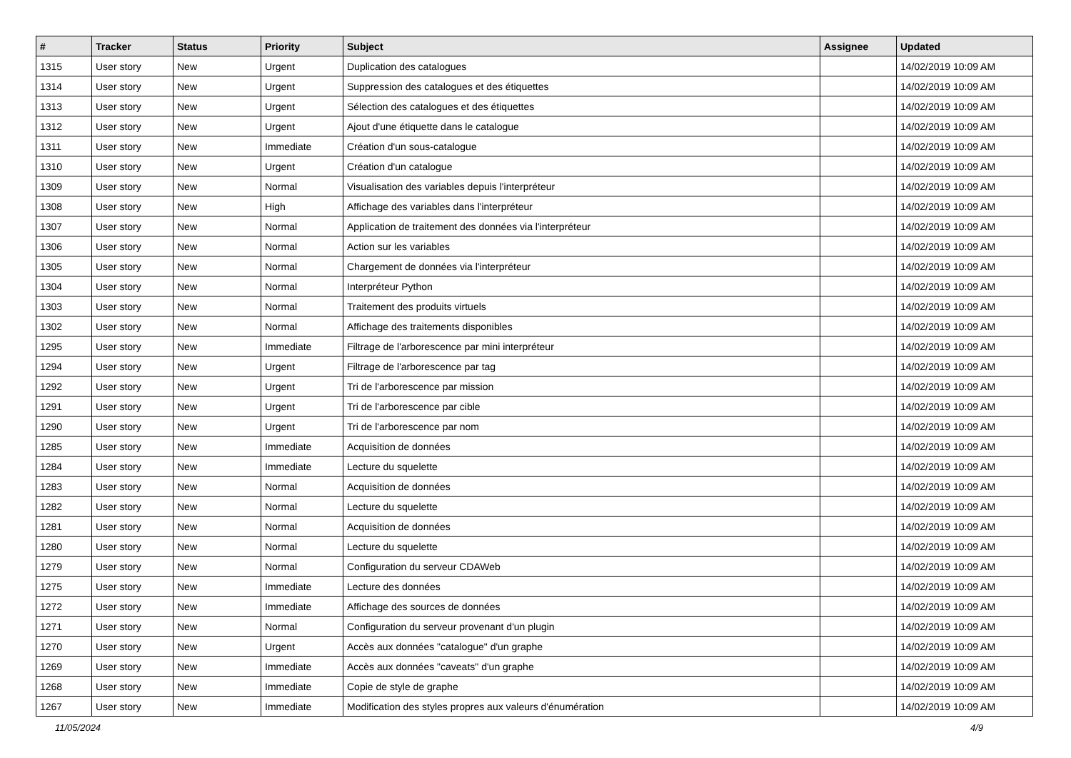| # | Tracker | Status | Priority | Subject | Assignee | Updated |
| --- | --- | --- | --- | --- | --- | --- |
| 1315 | User story | New | Urgent | Duplication des catalogues | | 14/02/2019 10:09 AM |
| 1314 | User story | New | Urgent | Suppression des catalogues et des étiquettes | | 14/02/2019 10:09 AM |
| 1313 | User story | New | Urgent | Sélection des catalogues et des étiquettes | | 14/02/2019 10:09 AM |
| 1312 | User story | New | Urgent | Ajout d'une étiquette dans le catalogue | | 14/02/2019 10:09 AM |
| 1311 | User story | New | Immediate | Création d'un sous-catalogue | | 14/02/2019 10:09 AM |
| 1310 | User story | New | Urgent | Création d'un catalogue | | 14/02/2019 10:09 AM |
| 1309 | User story | New | Normal | Visualisation des variables depuis l'interpréteur | | 14/02/2019 10:09 AM |
| 1308 | User story | New | High | Affichage des variables dans l'interpréteur | | 14/02/2019 10:09 AM |
| 1307 | User story | New | Normal | Application de traitement des données via l'interpréteur | | 14/02/2019 10:09 AM |
| 1306 | User story | New | Normal | Action sur les variables | | 14/02/2019 10:09 AM |
| 1305 | User story | New | Normal | Chargement de données via l'interpréteur | | 14/02/2019 10:09 AM |
| 1304 | User story | New | Normal | Interpréteur Python | | 14/02/2019 10:09 AM |
| 1303 | User story | New | Normal | Traitement des produits virtuels | | 14/02/2019 10:09 AM |
| 1302 | User story | New | Normal | Affichage des traitements disponibles | | 14/02/2019 10:09 AM |
| 1295 | User story | New | Immediate | Filtrage de l'arborescence par mini interpréteur | | 14/02/2019 10:09 AM |
| 1294 | User story | New | Urgent | Filtrage de l'arborescence par tag | | 14/02/2019 10:09 AM |
| 1292 | User story | New | Urgent | Tri de l'arborescence par mission | | 14/02/2019 10:09 AM |
| 1291 | User story | New | Urgent | Tri de l'arborescence par cible | | 14/02/2019 10:09 AM |
| 1290 | User story | New | Urgent | Tri de l'arborescence par nom | | 14/02/2019 10:09 AM |
| 1285 | User story | New | Immediate | Acquisition de données | | 14/02/2019 10:09 AM |
| 1284 | User story | New | Immediate | Lecture du squelette | | 14/02/2019 10:09 AM |
| 1283 | User story | New | Normal | Acquisition de données | | 14/02/2019 10:09 AM |
| 1282 | User story | New | Normal | Lecture du squelette | | 14/02/2019 10:09 AM |
| 1281 | User story | New | Normal | Acquisition de données | | 14/02/2019 10:09 AM |
| 1280 | User story | New | Normal | Lecture du squelette | | 14/02/2019 10:09 AM |
| 1279 | User story | New | Normal | Configuration du serveur CDAWeb | | 14/02/2019 10:09 AM |
| 1275 | User story | New | Immediate | Lecture des données | | 14/02/2019 10:09 AM |
| 1272 | User story | New | Immediate | Affichage des sources de données | | 14/02/2019 10:09 AM |
| 1271 | User story | New | Normal | Configuration du serveur provenant d'un plugin | | 14/02/2019 10:09 AM |
| 1270 | User story | New | Urgent | Accès aux données "catalogue" d'un graphe | | 14/02/2019 10:09 AM |
| 1269 | User story | New | Immediate | Accès aux données "caveats" d'un graphe | | 14/02/2019 10:09 AM |
| 1268 | User story | New | Immediate | Copie de style de graphe | | 14/02/2019 10:09 AM |
| 1267 | User story | New | Immediate | Modification des styles propres aux valeurs d'énumération | | 14/02/2019 10:09 AM |
11/05/2024 4/9